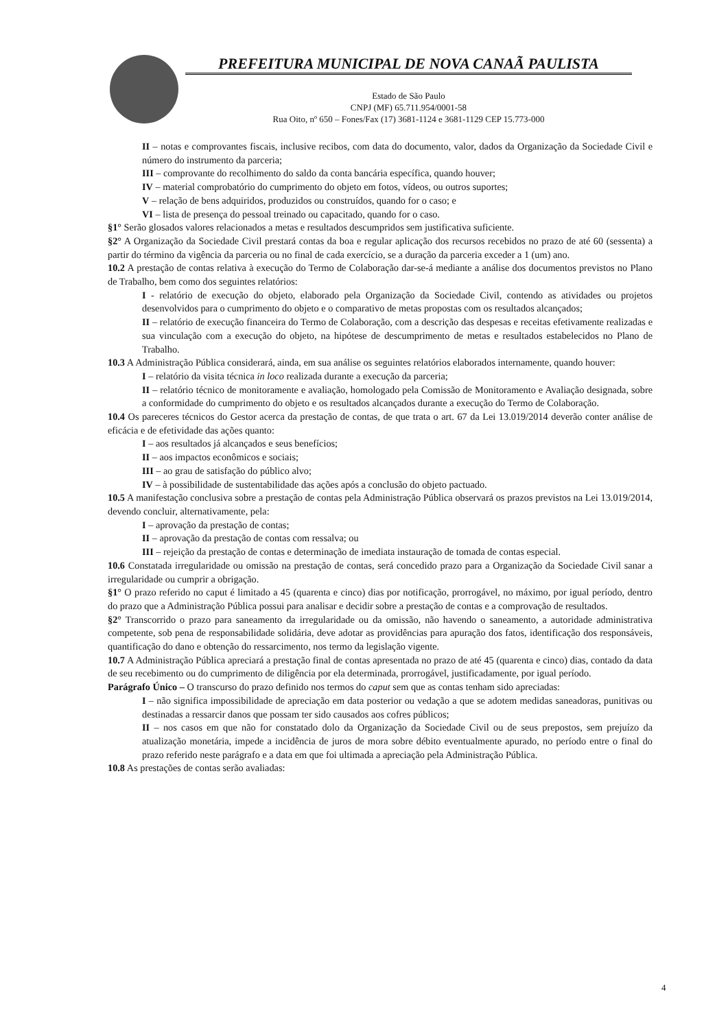PREFEITURA MUNICIPAL DE NOVA CANAÃ PAULISTA
Estado de São Paulo
CNPJ (MF) 65.711.954/0001-58
Rua Oito, nº 650 – Fones/Fax (17) 3681-1124 e 3681-1129 CEP 15.773-000
II – notas e comprovantes fiscais, inclusive recibos, com data do documento, valor, dados da Organização da Sociedade Civil e número do instrumento da parceria;
III – comprovante do recolhimento do saldo da conta bancária específica, quando houver;
IV – material comprobatório do cumprimento do objeto em fotos, vídeos, ou outros suportes;
V – relação de bens adquiridos, produzidos ou construídos, quando for o caso; e
VI – lista de presença do pessoal treinado ou capacitado, quando for o caso.
§1° Serão glosados valores relacionados a metas e resultados descumpridos sem justificativa suficiente.
§2° A Organização da Sociedade Civil prestará contas da boa e regular aplicação dos recursos recebidos no prazo de até 60 (sessenta) a partir do término da vigência da parceria ou no final de cada exercício, se a duração da parceria exceder a 1 (um) ano.
10.2 A prestação de contas relativa à execução do Termo de Colaboração dar-se-á mediante a análise dos documentos previstos no Plano de Trabalho, bem como dos seguintes relatórios:
I - relatório de execução do objeto, elaborado pela Organização da Sociedade Civil, contendo as atividades ou projetos desenvolvidos para o cumprimento do objeto e o comparativo de metas propostas com os resultados alcançados;
II – relatório de execução financeira do Termo de Colaboração, com a descrição das despesas e receitas efetivamente realizadas e sua vinculação com a execução do objeto, na hipótese de descumprimento de metas e resultados estabelecidos no Plano de Trabalho.
10.3 A Administração Pública considerará, ainda, em sua análise os seguintes relatórios elaborados internamente, quando houver:
I – relatório da visita técnica in loco realizada durante a execução da parceria;
II – relatório técnico de monitoramente e avaliação, homologado pela Comissão de Monitoramento e Avaliação designada, sobre a conformidade do cumprimento do objeto e os resultados alcançados durante a execução do Termo de Colaboração.
10.4 Os pareceres técnicos do Gestor acerca da prestação de contas, de que trata o art. 67 da Lei 13.019/2014 deverão conter análise de eficácia e de efetividade das ações quanto:
I – aos resultados já alcançados e seus benefícios;
II – aos impactos econômicos e sociais;
III – ao grau de satisfação do público alvo;
IV – à possibilidade de sustentabilidade das ações após a conclusão do objeto pactuado.
10.5 A manifestação conclusiva sobre a prestação de contas pela Administração Pública observará os prazos previstos na Lei 13.019/2014, devendo concluir, alternativamente, pela:
I – aprovação da prestação de contas;
II – aprovação da prestação de contas com ressalva; ou
III – rejeição da prestação de contas e determinação de imediata instauração de tomada de contas especial.
10.6 Constatada irregularidade ou omissão na prestação de contas, será concedido prazo para a Organização da Sociedade Civil sanar a irregularidade ou cumprir a obrigação.
§1° O prazo referido no caput é limitado a 45 (quarenta e cinco) dias por notificação, prorrogável, no máximo, por igual período, dentro do prazo que a Administração Pública possui para analisar e decidir sobre a prestação de contas e a comprovação de resultados.
§2° Transcorrido o prazo para saneamento da irregularidade ou da omissão, não havendo o saneamento, a autoridade administrativa competente, sob pena de responsabilidade solidária, deve adotar as providências para apuração dos fatos, identificação dos responsáveis, quantificação do dano e obtenção do ressarcimento, nos termo da legislação vigente.
10.7 A Administração Pública apreciará a prestação final de contas apresentada no prazo de até 45 (quarenta e cinco) dias, contado da data de seu recebimento ou do cumprimento de diligência por ela determinada, prorrogável, justificadamente, por igual período.
Parágrafo Único – O transcurso do prazo definido nos termos do caput sem que as contas tenham sido apreciadas:
I – não significa impossibilidade de apreciação em data posterior ou vedação a que se adotem medidas saneadoras, punitivas ou destinadas a ressarcir danos que possam ter sido causados aos cofres públicos;
II – nos casos em que não for constatado dolo da Organização da Sociedade Civil ou de seus prepostos, sem prejuízo da atualização monetária, impede a incidência de juros de mora sobre débito eventualmente apurado, no período entre o final do prazo referido neste parágrafo e a data em que foi ultimada a apreciação pela Administração Pública.
10.8 As prestações de contas serão avaliadas:
4